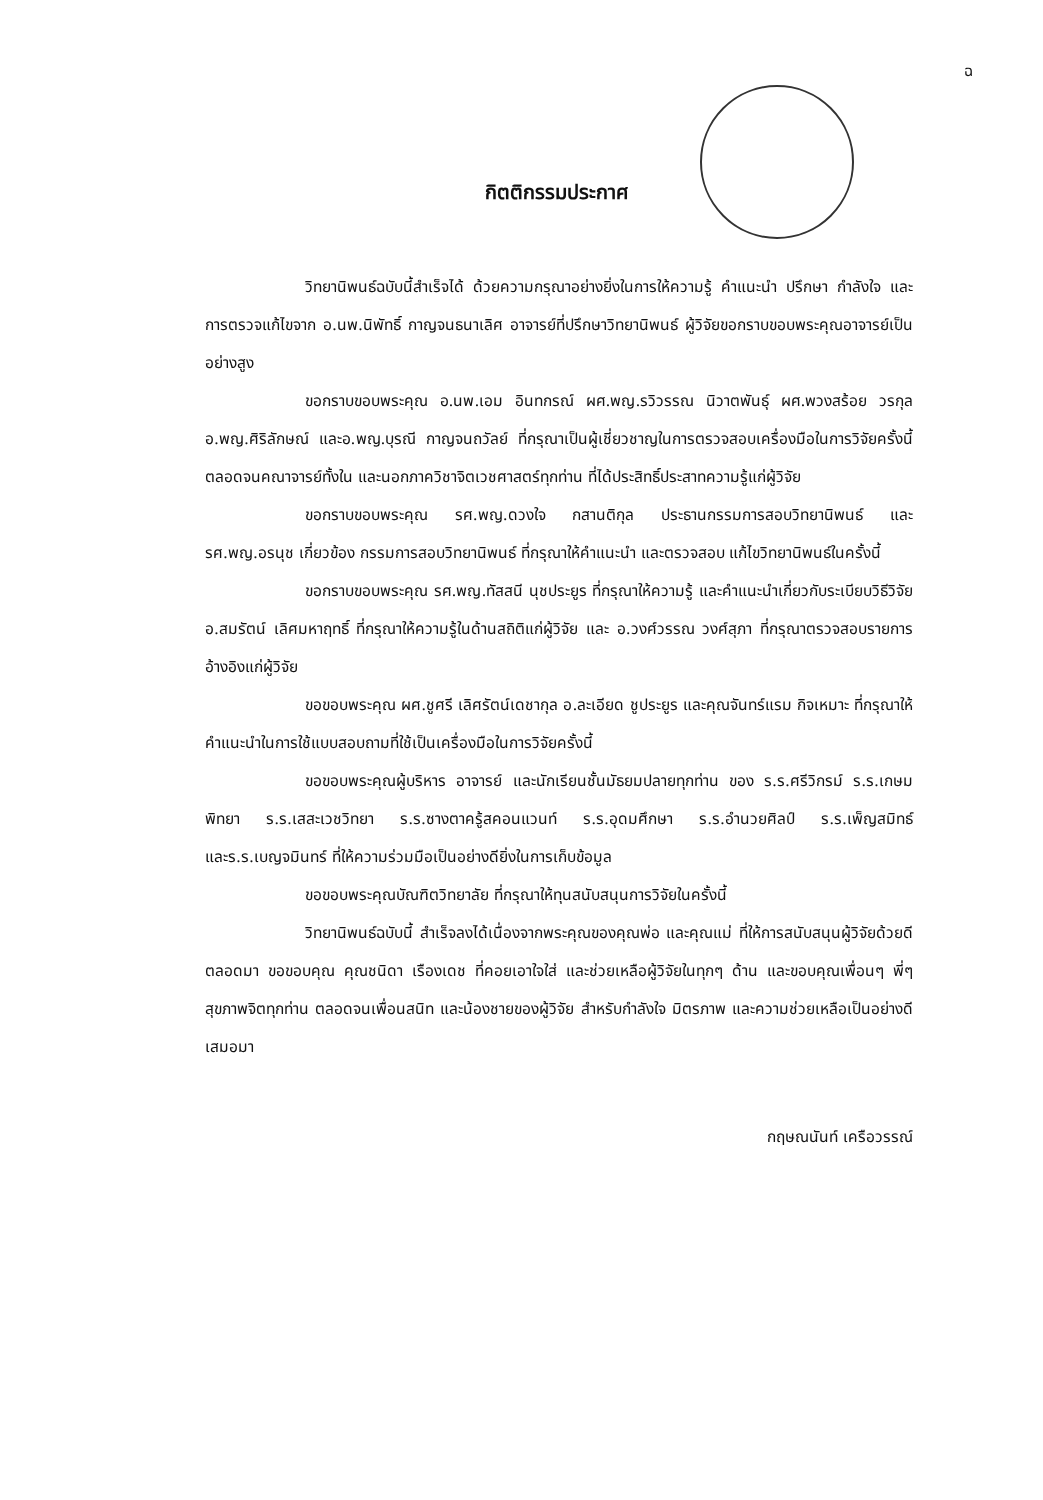ฉ
กิตติกรรมประกาศ
วิทยานิพนธ์ฉบับนี้สำเร็จได้ ด้วยความกรุณาอย่างยิ่งในการให้ความรู้ คำแนะนำ ปรึกษา กำลังใจ และการตรวจแก้ไขจาก อ.นพ.นิพัทธิ์ กาญจนธนาเลิศ อาจารย์ที่ปรึกษาวิทยานิพนธ์ ผู้วิจัยขอกราบขอบพระคุณอาจารย์เป็นอย่างสูง
ขอกราบขอบพระคุณ อ.นพ.เอม อินทกรณ์ ผศ.พญ.รวิวรรณ นิวาตพันธุ์ ผศ.พวงสร้อย วรกุล อ.พญ.ศิริลักษณ์ และอ.พญ.บุรณี กาญจนถวัลย์ ที่กรุณาเป็นผู้เชี่ยวชาญในการตรวจสอบเครื่องมือในการวิจัยครั้งนี้ ตลอดจนคณาจารย์ทั้งใน และนอกภาควิชาจิตเวชศาสตร์ทุกท่าน ที่ได้ประสิทธิ์ประสาทความรู้แก่ผู้วิจัย
ขอกราบขอบพระคุณ รศ.พญ.ดวงใจ กสานติกุล ประธานกรรมการสอบวิทยานิพนธ์ และ รศ.พญ.อรนุช เกี่ยวข้อง กรรมการสอบวิทยานิพนธ์ ที่กรุณาให้คำแนะนำ และตรวจสอบ แก้ไขวิทยานิพนธ์ในครั้งนี้
ขอกราบขอบพระคุณ รศ.พญ.ทัสสนี นุชประยูร ที่กรุณาให้ความรู้ และคำแนะนำเกี่ยวกับระเบียบวิธีวิจัย อ.สมรัตน์ เลิศมหาฤทธิ์ ที่กรุณาให้ความรู้ในด้านสถิติแก่ผู้วิจัย และ อ.วงศ์วรรณ วงศ์สุภา ที่กรุณาตรวจสอบรายการอ้างอิงแก่ผู้วิจัย
ขอขอบพระคุณ ผศ.ชูศรี เลิศรัตน์เดชากุล อ.ละเอียด ชูประยูร และคุณจันทร์แรม กิจเหมาะ ที่กรุณาให้คำแนะนำในการใช้แบบสอบถามที่ใช้เป็นเครื่องมือในการวิจัยครั้งนี้
ขอขอบพระคุณผู้บริหาร อาจารย์ และนักเรียนชั้นมัธยมปลายทุกท่าน ของ ร.ร.ศรีวิกรม์ ร.ร.เกษมพิทยา ร.ร.เสสะเวชวิทยา ร.ร.ซางตาครู้สคอนแวนท์ ร.ร.อุดมศึกษา ร.ร.อำนวยศิลป์ ร.ร.เพ็ญสมิทธ์ และร.ร.เบญจมินทร์ ที่ให้ความร่วมมือเป็นอย่างดียิ่งในการเก็บข้อมูล
ขอขอบพระคุณบัณฑิตวิทยาลัย ที่กรุณาให้ทุนสนับสนุนการวิจัยในครั้งนี้
วิทยานิพนธ์ฉบับนี้ สำเร็จลงได้เนื่องจากพระคุณของคุณพ่อ และคุณแม่ ที่ให้การสนับสนุนผู้วิจัยด้วยดีตลอดมา ขอขอบคุณ คุณชนิดา เรืองเดช ที่คอยเอาใจใส่ และช่วยเหลือผู้วิจัยในทุกๆ ด้าน และขอบคุณเพื่อนๆ พี่ๆ สุขภาพจิตทุกท่าน ตลอดจนเพื่อนสนิท และน้องชายของผู้วิจัย สำหรับกำลังใจ มิตรภาพ และความช่วยเหลือเป็นอย่างดีเสมอมา
กฤษณนันท์ เครือวรรณ์